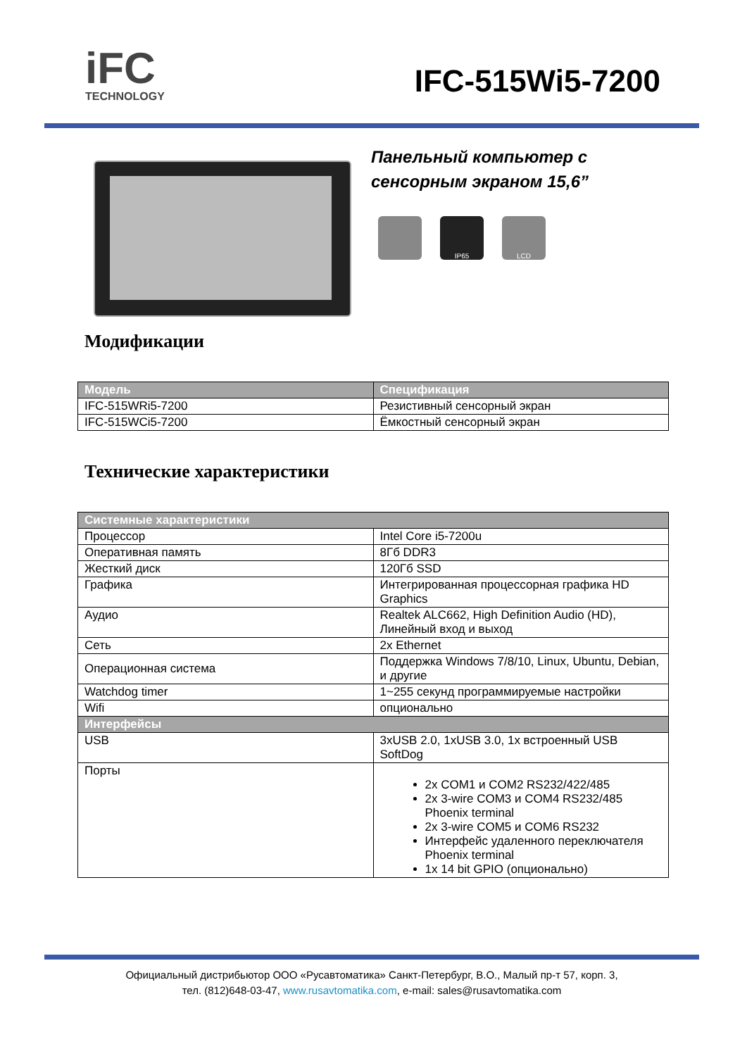i FC
TECHNOLOGY
IFC-515Wi5-7200
Панельный компьютер с
сенсорным экраном 15,6”
IP65 LCD
Модификации
| Модель | Спецификация |
| --- | --- |
| IFC-515WRi5-7200 | Резистивный сенсорный экран |
| IFC-515WCi5-7200 | Ёмкостный сенсорный экран |
Технические характеристики
| Системные характеристики | |
| --- | --- |
| Процессор | Intel Core i5-7200u |
| Оперативная память | 8Гб DDR3 |
| Жесткий диск | 120Гб SSD |
| Графика | Интегрированная процессорная графика HD Graphics |
| Аудио | Realtek ALC662, High Definition Audio (HD), Линейный вход и выход |
| Сеть | 2x Ethernet |
| Операционная система | Поддержка Windows 7/8/10, Linux, Ubuntu, Debian, и другие |
| Watchdog timer | 1~255 секунд программируемые настройки |
| Wifi | опционально |
| Интерфейсы | |
| USB | 3xUSB 2.0, 1xUSB 3.0, 1x встроенный USB SoftDog |
| Порты | 2x COM1 и COM2 RS232/422/485 2x 3-wire COM3 и COM4 RS232/485 Phoenix terminal 2x 3-wire COM5 и COM6 RS232 Интерфейс удаленного переключателя Phoenix terminal 1x 14 bit GPIO (опционально) |
Официальный дистрибьютор ООО «Русавтоматика» Санкт-Петербург, В.О., Малый пр-т 57, корп. 3,
тел. (812)648-03-47, www.rusavtomatika.com, e-mail: sales@rusavtomatika.com